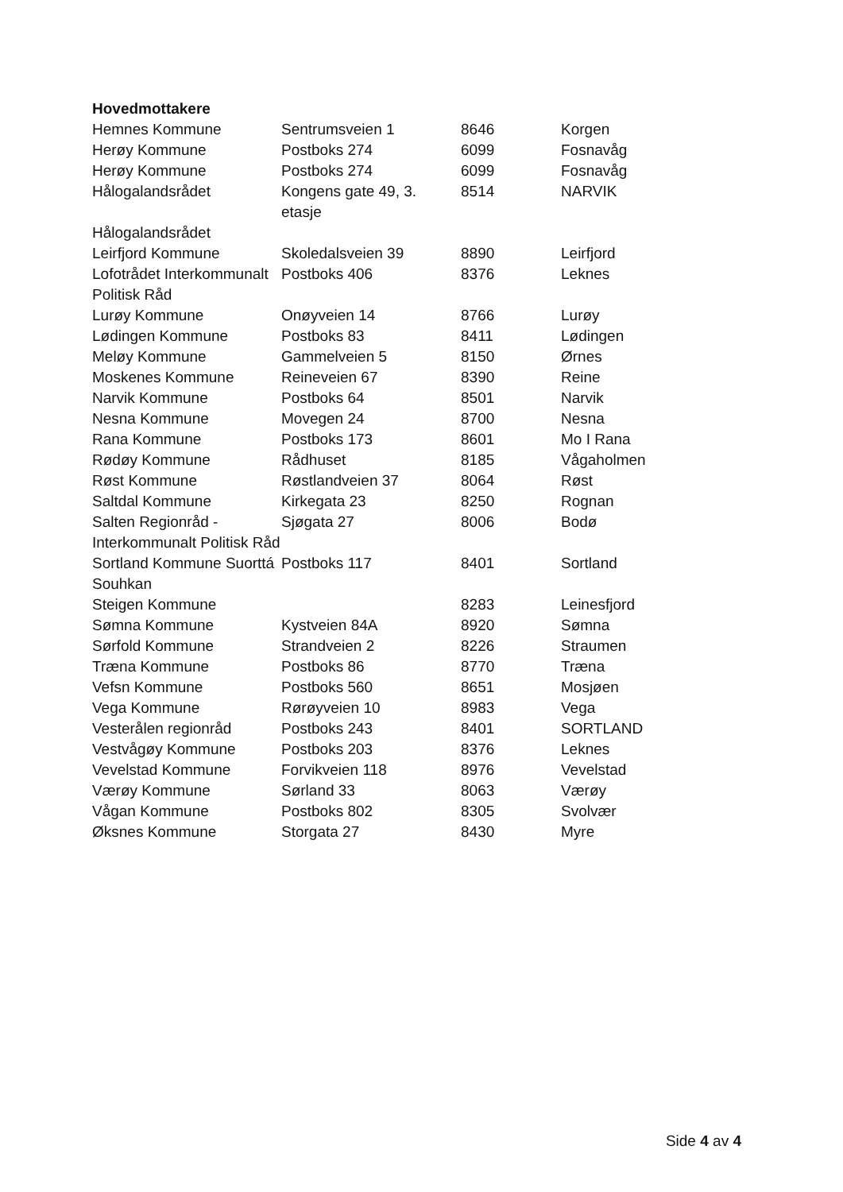| Hovedmottakere | | | |
| --- | --- | --- | --- |
| Hemnes Kommune | Sentrumsveien 1 | 8646 | Korgen |
| Herøy Kommune | Postboks 274 | 6099 | Fosnavåg |
| Herøy Kommune | Postboks 274 | 6099 | Fosnavåg |
| Hålogalandsrådet | Kongens gate 49, 3. etasje | 8514 | NARVIK |
| Hålogalandsrådet | | | |
| Leirfjord Kommune | Skoledalsveien 39 | 8890 | Leirfjord |
| Lofotrådet Interkommunalt Politisk Råd | Postboks 406 | 8376 | Leknes |
| Lurøy Kommune | Onøyveien 14 | 8766 | Lurøy |
| Lødingen Kommune | Postboks 83 | 8411 | Lødingen |
| Meløy Kommune | Gammelveien 5 | 8150 | Ørnes |
| Moskenes Kommune | Reineveien 67 | 8390 | Reine |
| Narvik Kommune | Postboks 64 | 8501 | Narvik |
| Nesna Kommune | Movegen 24 | 8700 | Nesna |
| Rana Kommune | Postboks 173 | 8601 | Mo I Rana |
| Rødøy Kommune | Rådhuset | 8185 | Vågaholmen |
| Røst Kommune | Røstlandveien 37 | 8064 | Røst |
| Saltdal Kommune | Kirkegata 23 | 8250 | Rognan |
| Salten Regionråd - Interkommunalt Politisk Råd | Sjøgata 27 | 8006 | Bodø |
| Sortland Kommune Suorttá Souhkan | Postboks 117 | 8401 | Sortland |
| Steigen Kommune | | 8283 | Leinesfjord |
| Sømna Kommune | Kystveien 84A | 8920 | Sømna |
| Sørfold Kommune | Strandveien 2 | 8226 | Straumen |
| Træna Kommune | Postboks 86 | 8770 | Træna |
| Vefsn Kommune | Postboks 560 | 8651 | Mosjøen |
| Vega Kommune | Rørøyveien 10 | 8983 | Vega |
| Vesterålen regionråd | Postboks 243 | 8401 | SORTLAND |
| Vestvågøy Kommune | Postboks 203 | 8376 | Leknes |
| Vevelstad Kommune | Forvikveien 118 | 8976 | Vevelstad |
| Værøy Kommune | Sørland 33 | 8063 | Værøy |
| Vågan Kommune | Postboks 802 | 8305 | Svolvær |
| Øksnes Kommune | Storgata 27 | 8430 | Myre |
Side 4 av 4